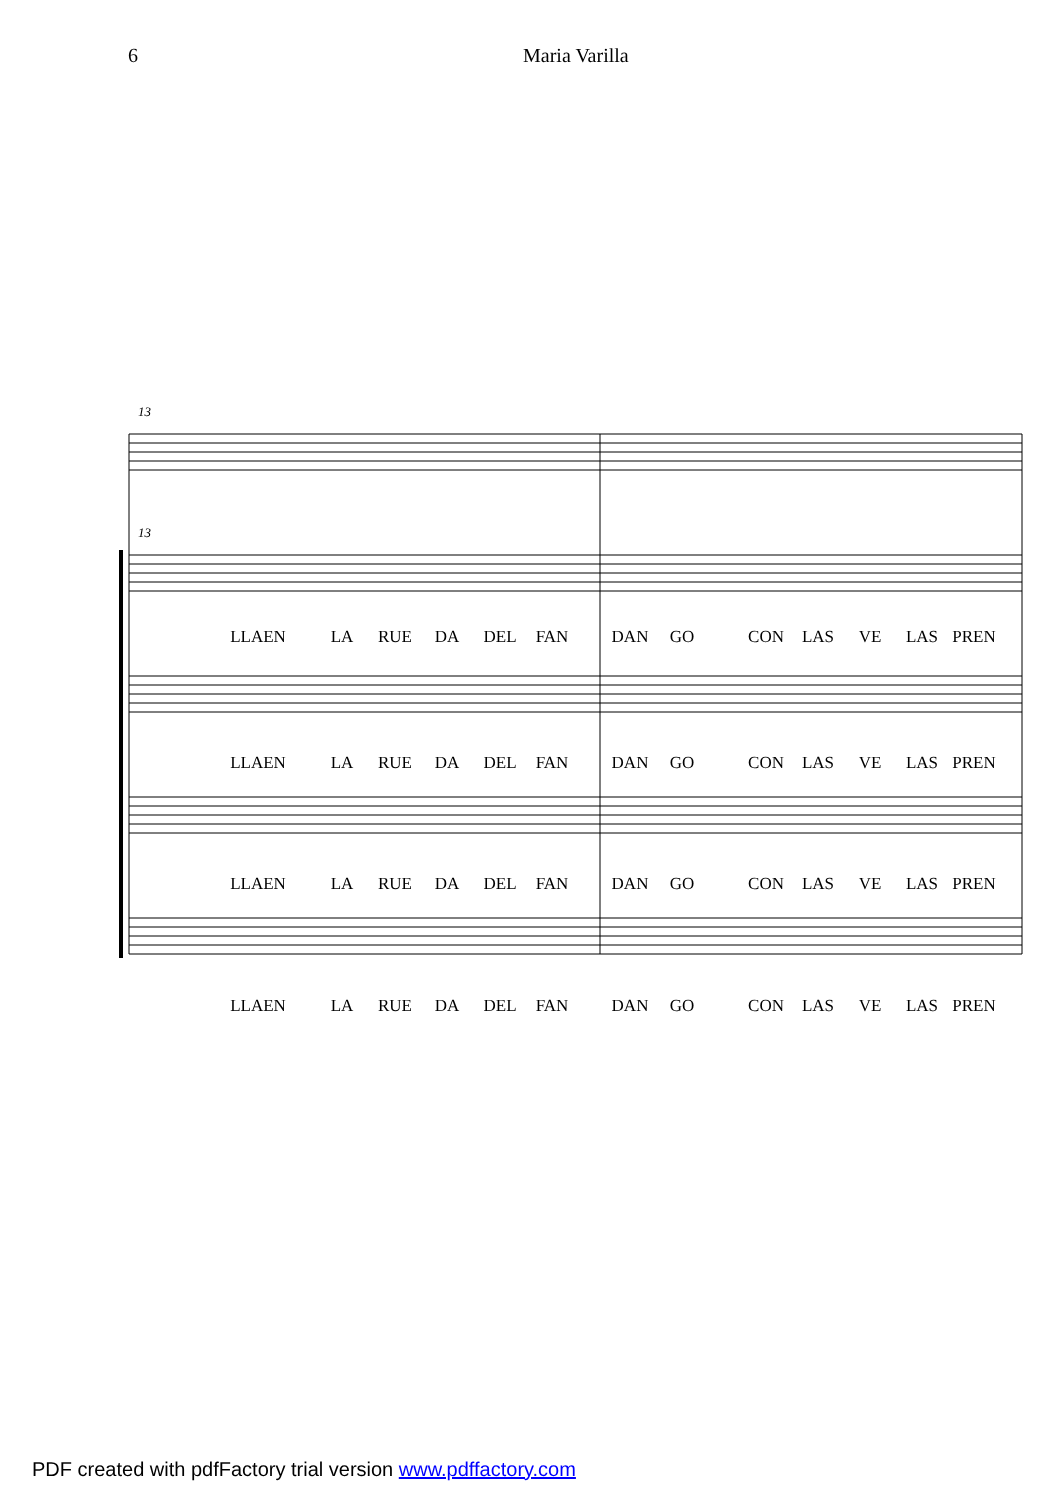6 Maria Varilla
13
13
LLAEN LA RUE DA DEL FAN DAN GO CON LAS VE LAS PREN
LLAEN LA RUE DA DEL FAN DAN GO CON LAS VE LAS PREN
LLAEN LA RUE DA DEL FAN DAN GO CON LAS VE LAS PREN
LLAEN LA RUE DA DEL FAN DAN GO CON LAS VE LAS PREN
PDF created with pdfFactory trial version www.pdffactory.com